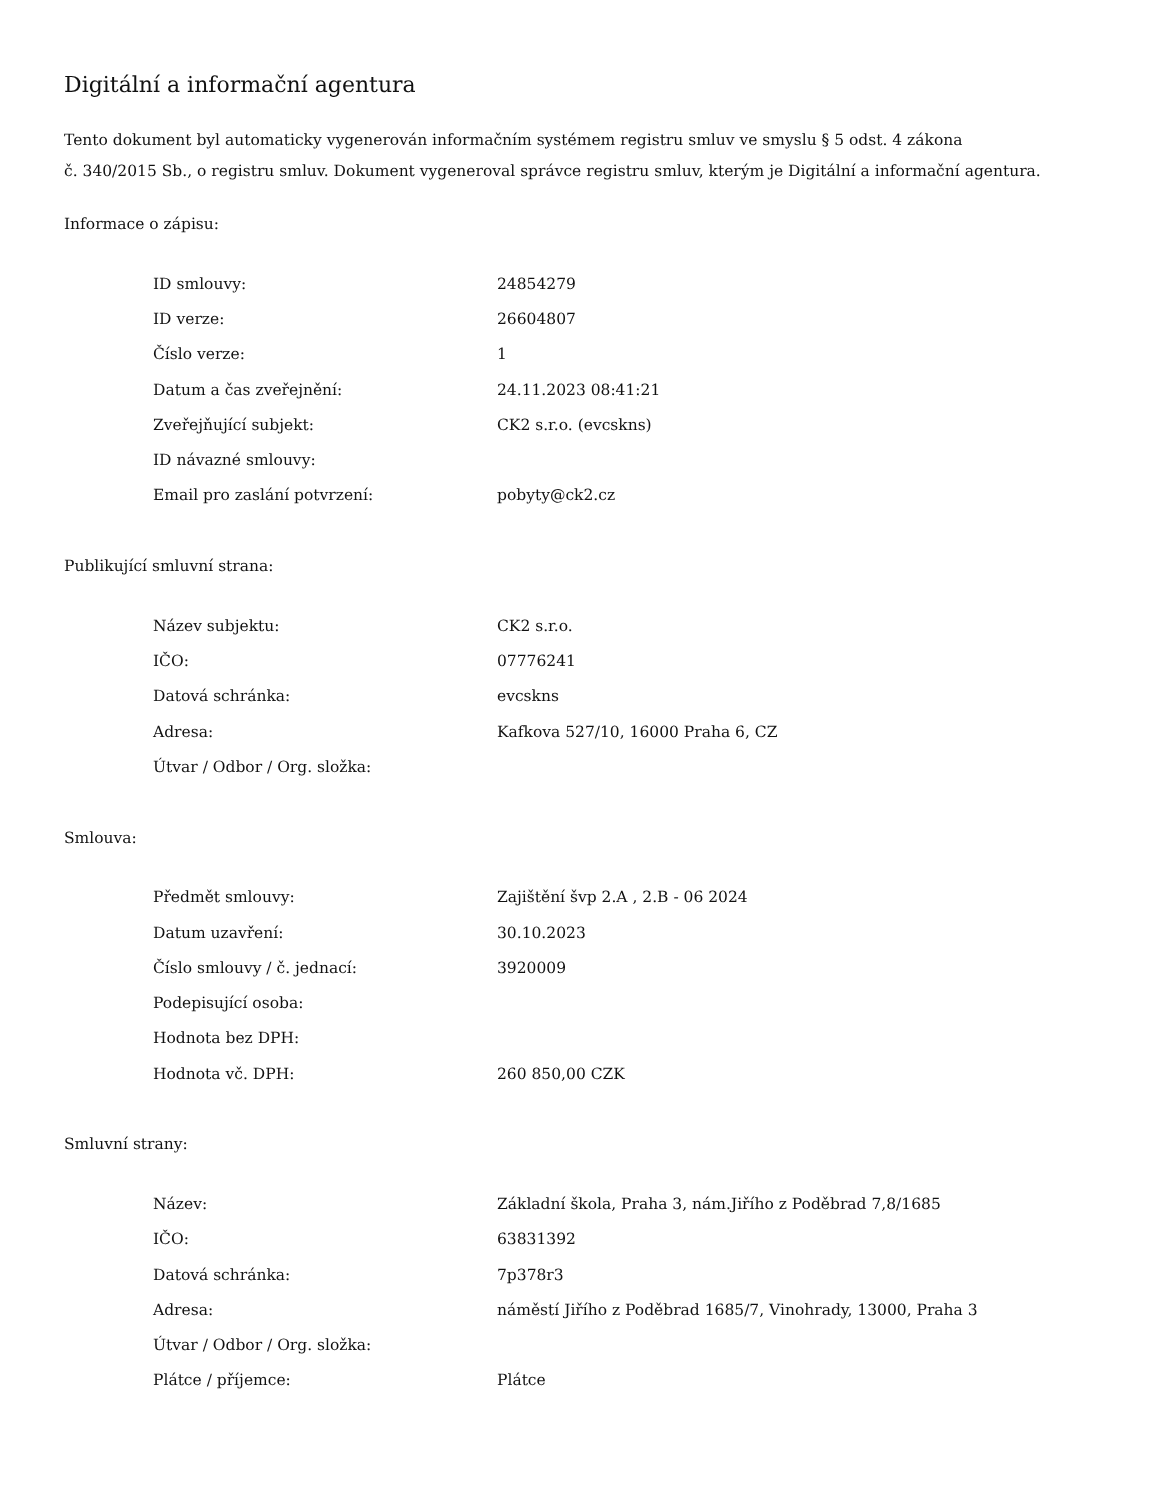Digitální a informační agentura
Tento dokument byl automaticky vygenerován informačním systémem registru smluv ve smyslu § 5 odst. 4 zákona
č. 340/2015 Sb., o registru smluv. Dokument vygeneroval správce registru smluv, kterým je Digitální a informační agentura.
Informace o zápisu:
| ID smlouvy: | 24854279 |
| ID verze: | 26604807 |
| Číslo verze: | 1 |
| Datum a čas zveřejnění: | 24.11.2023 08:41:21 |
| Zveřejňující subjekt: | CK2 s.r.o. (evcskns) |
| ID návazné smlouvy: | |
| Email pro zaslání potvrzení: | pobyty@ck2.cz |
Publikující smluvní strana:
| Název subjektu: | CK2 s.r.o. |
| IČO: | 07776241 |
| Datová schránka: | evcskns |
| Adresa: | Kafkova 527/10, 16000 Praha 6, CZ |
| Útvar / Odbor / Org. složka: | |
Smlouva:
| Předmět smlouvy: | Zajištění švp 2.A , 2.B - 06 2024 |
| Datum uzavření: | 30.10.2023 |
| Číslo smlouvy / č. jednací: | 3920009 |
| Podepisující osoba: | |
| Hodnota bez DPH: | |
| Hodnota vč. DPH: | 260 850,00 CZK |
Smluvní strany:
| Název: | Základní škola, Praha 3, nám.Jiřího z Poděbrad 7,8/1685 |
| IČO: | 63831392 |
| Datová schránka: | 7p378r3 |
| Adresa: | náměstí Jiřího z Poděbrad 1685/7, Vinohrady, 13000, Praha 3 |
| Útvar / Odbor / Org. složka: | |
| Plátce / příjemce: | Plátce |